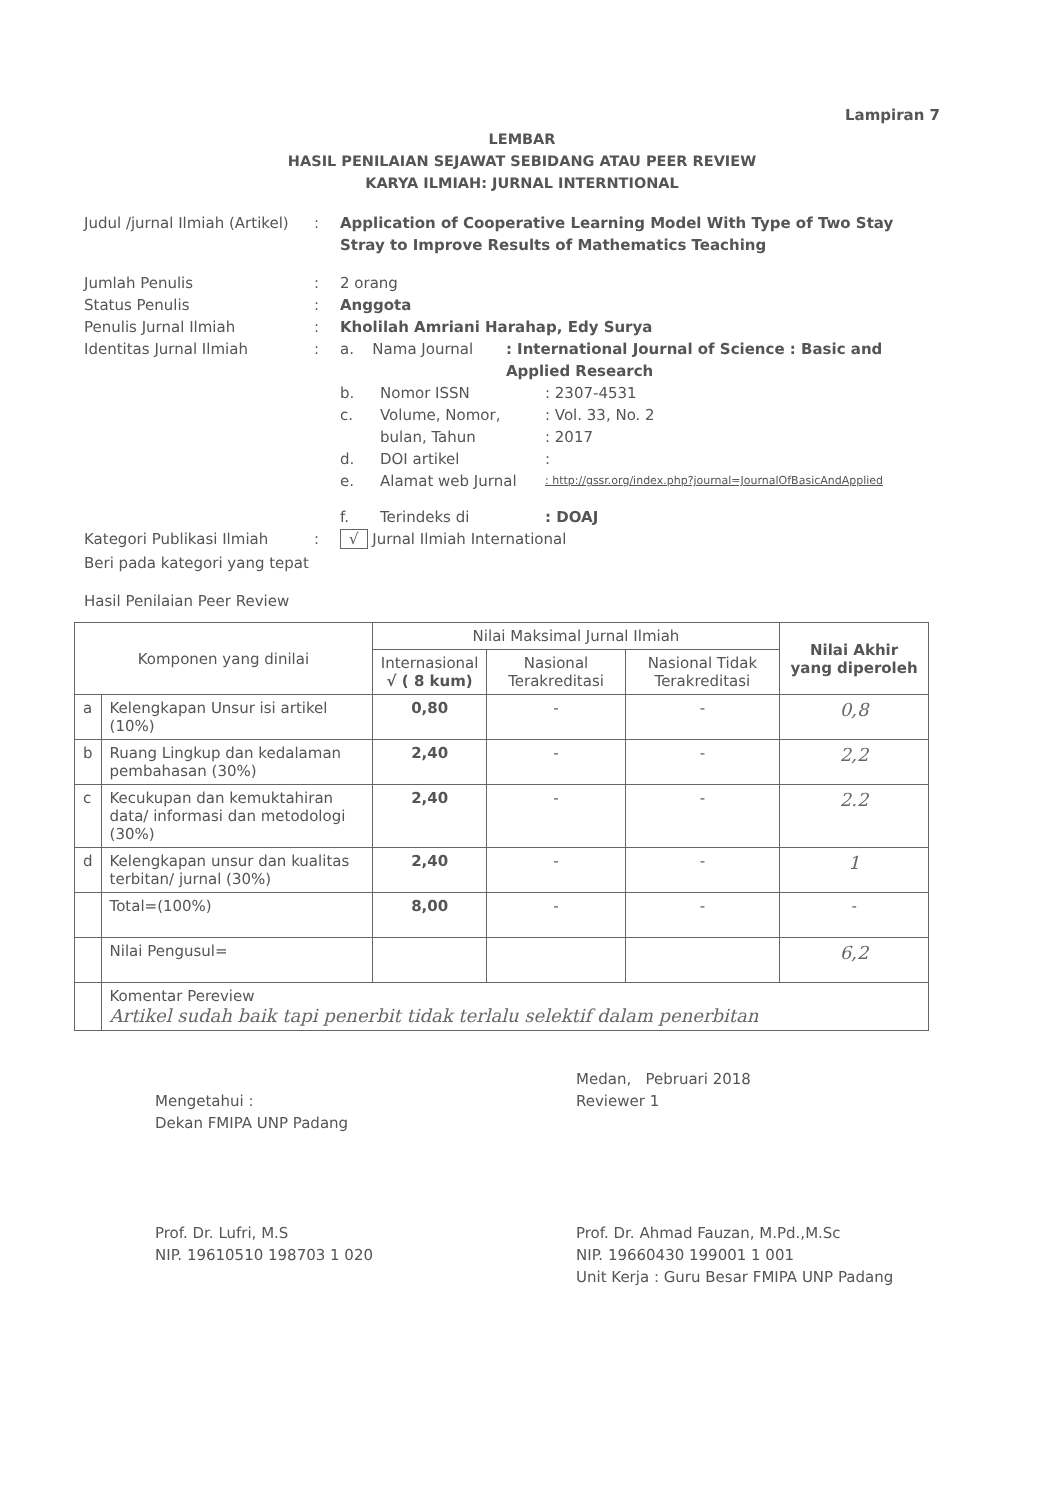Lampiran 7
LEMBAR
HASIL PENILAIAN SEJAWAT SEBIDANG ATAU PEER REVIEW
KARYA ILMIAH: JURNAL INTERNTIONAL
Judul /jurnal Ilmiah (Artikel)
: Application of Cooperative Learning Model With Type of Two Stay Stray to Improve Results of Mathematics Teaching
Jumlah Penulis : 2 orang
Status Penulis : Anggota
Penulis Jurnal Ilmiah : Kholilah Amriani Harahap, Edy Surya
Identitas Jurnal Ilmiah : a. Nama Journal: International Journal of Science : Basic and Applied Research
b. Nomor ISSN: 2307-4531
c. Volume, Nomor,
bulan, Tahun: Vol. 33, No. 2
: 2017
d. DOI artikel:
e. Alamat web Jurnal: http://gssr.org/index.php?journal=JournalOfBasicAndApplied
f. Terindeks di: DOAJ
Kategori Publikasi Ilmiah : √ Jurnal Ilmiah International
Beri pada kategori yang tepat
Hasil Penilaian Peer Review
| Komponen yang dinilai | | Nilai Maksimal Jurnal Ilmiah | | | Nilai Akhir yang diperoleh |
| --- | --- | --- | --- | --- | --- |
| | | Internasional √ ( 8 kum) | Nasional Terakreditasi | Nasional Tidak Terakreditasi | |
| a | Kelengkapan Unsur isi artikel (10%) | 0,80 | - | - | 0,8 |
| b | Ruang Lingkup dan kedalaman pembahasan (30%) | 2,40 | - | - | 2,2 |
| c | Kecukupan dan kemuktahiran data/ informasi dan metodologi (30%) | 2,40 | - | - | 2.2 |
| d | Kelengkapan unsur dan kualitas terbitan/ jurnal (30%) | 2,40 | - | - | 1 |
| | Total=(100%) | 8,00 | - | - | - |
| | Nilai Pengusul= | | | | 6,2 |
| | Komentar Pereview Artikel sudah baik tapi penerbit tidak terlalu selektif dalam penerbitan | | | | |
Mengetahui :
Dekan FMIPA UNP Padang
Prof. Dr. Lufri, M.S
NIP. 19610510 198703 1 020
Medan, Pebruari 2018
Reviewer 1
Prof. Dr. Ahmad Fauzan, M.Pd.,M.Sc
NIP. 19660430 199001 1 001
Unit Kerja : Guru Besar FMIPA UNP Padang